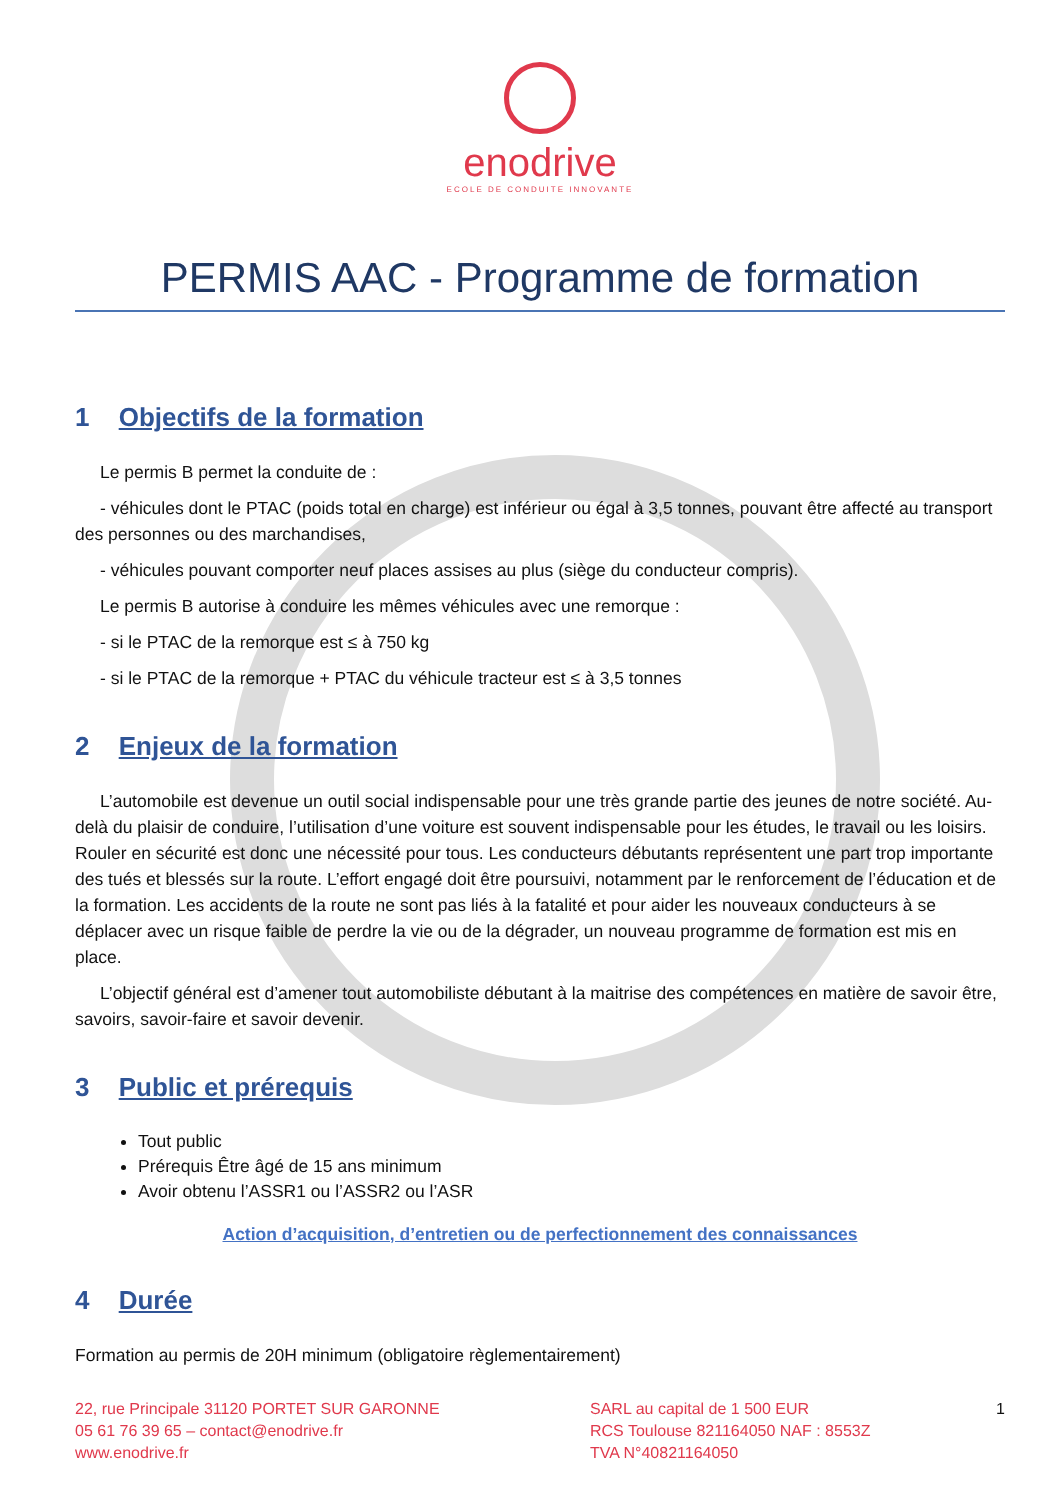enodrive
ECOLE DE CONDUITE INNOVANTE
PERMIS AAC - Programme de formation
1 Objectifs de la formation
Le permis B permet la conduite de :
- véhicules dont le PTAC (poids total en charge) est inférieur ou égal à 3,5 tonnes, pouvant être affecté au transport des personnes ou des marchandises,
- véhicules pouvant comporter neuf places assises au plus (siège du conducteur compris).
Le permis B autorise à conduire les mêmes véhicules avec une remorque :
- si le PTAC de la remorque est ≤ à 750 kg
- si le PTAC de la remorque + PTAC du véhicule tracteur est ≤ à 3,5 tonnes
2 Enjeux de la formation
L’automobile est devenue un outil social indispensable pour une très grande partie des jeunes de notre société. Au-delà du plaisir de conduire, l’utilisation d’une voiture est souvent indispensable pour les études, le travail ou les loisirs. Rouler en sécurité est donc une nécessité pour tous. Les conducteurs débutants représentent une part trop importante des tués et blessés sur la route. L’effort engagé doit être poursuivi, notamment par le renforcement de l’éducation et de la formation. Les accidents de la route ne sont pas liés à la fatalité et pour aider les nouveaux conducteurs à se déplacer avec un risque faible de perdre la vie ou de la dégrader, un nouveau programme de formation est mis en place.
L’objectif général est d’amener tout automobiliste débutant à la maitrise des compétences en matière de savoir être, savoirs, savoir-faire et savoir devenir.
3 Public et prérequis
Tout public
Prérequis Être âgé de 15 ans minimum
Avoir obtenu l’ASSR1 ou l’ASSR2 ou l’ASR
Action d’acquisition, d’entretien ou de perfectionnement des connaissances
4 Durée
Formation au permis de 20H minimum (obligatoire règlementairement)
22, rue Principale 31120 PORTET SUR GARONNE
05 61 76 39 65 – contact@enodrive.fr
www.enodrive.fr
SARL au capital de 1 500 EUR
RCS Toulouse 821164050 NAF : 8553Z
TVA N°40821164050
1